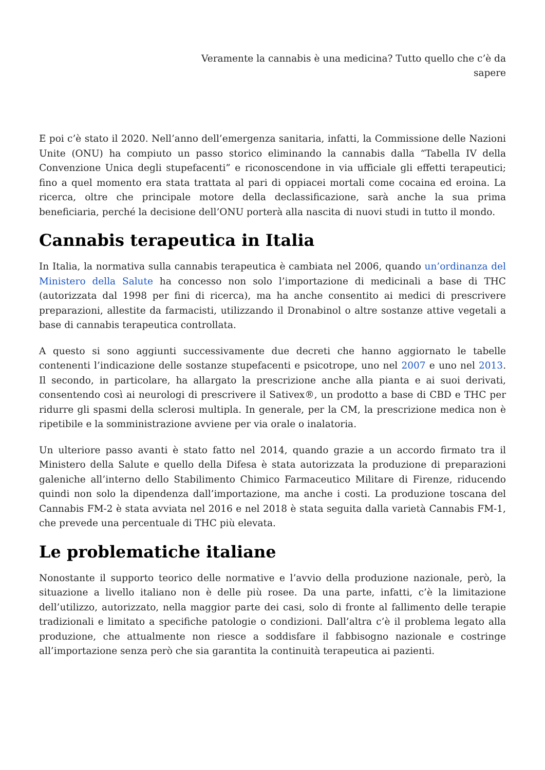Veramente la cannabis è una medicina? Tutto quello che c’è da sapere
E poi c’è stato il 2020. Nell’anno dell’emergenza sanitaria, infatti, la Commissione delle Nazioni Unite (ONU) ha compiuto un passo storico eliminando la cannabis dalla “Tabella IV della Convenzione Unica degli stupefacenti” e riconoscendone in via ufficiale gli effetti terapeutici; fino a quel momento era stata trattata al pari di oppiacei mortali come cocaina ed eroina. La ricerca, oltre che principale motore della declassificazione, sarà anche la sua prima beneficiaria, perché la decisione dell’ONU porterà alla nascita di nuovi studi in tutto il mondo.
Cannabis terapeutica in Italia
In Italia, la normativa sulla cannabis terapeutica è cambiata nel 2006, quando un’ordinanza del Ministero della Salute ha concesso non solo l’importazione di medicinali a base di THC (autorizzata dal 1998 per fini di ricerca), ma ha anche consentito ai medici di prescrivere preparazioni, allestite da farmacisti, utilizzando il Dronabinol o altre sostanze attive vegetali a base di cannabis terapeutica controllata.
A questo si sono aggiunti successivamente due decreti che hanno aggiornato le tabelle contenenti l’indicazione delle sostanze stupefacenti e psicotrope, uno nel 2007 e uno nel 2013. Il secondo, in particolare, ha allargato la prescrizione anche alla pianta e ai suoi derivati, consentendo così ai neurologi di prescrivere il Sativex®, un prodotto a base di CBD e THC per ridurre gli spasmi della sclerosi multipla. In generale, per la CM, la prescrizione medica non è ripetibile e la somministrazione avviene per via orale o inalatoria.
Un ulteriore passo avanti è stato fatto nel 2014, quando grazie a un accordo firmato tra il Ministero della Salute e quello della Difesa è stata autorizzata la produzione di preparazioni galeniche all’interno dello Stabilimento Chimico Farmaceutico Militare di Firenze, riducendo quindi non solo la dipendenza dall’importazione, ma anche i costi. La produzione toscana del Cannabis FM-2 è stata avviata nel 2016 e nel 2018 è stata seguita dalla varietà Cannabis FM-1, che prevede una percentuale di THC più elevata.
Le problematiche italiane
Nonostante il supporto teorico delle normative e l’avvio della produzione nazionale, però, la situazione a livello italiano non è delle più rosee. Da una parte, infatti, c’è la limitazione dell’utilizzo, autorizzato, nella maggior parte dei casi, solo di fronte al fallimento delle terapie tradizionali e limitato a specifiche patologie o condizioni. Dall’altra c’è il problema legato alla produzione, che attualmente non riesce a soddisfare il fabbisogno nazionale e costringe all’importazione senza però che sia garantita la continuità terapeutica ai pazienti.